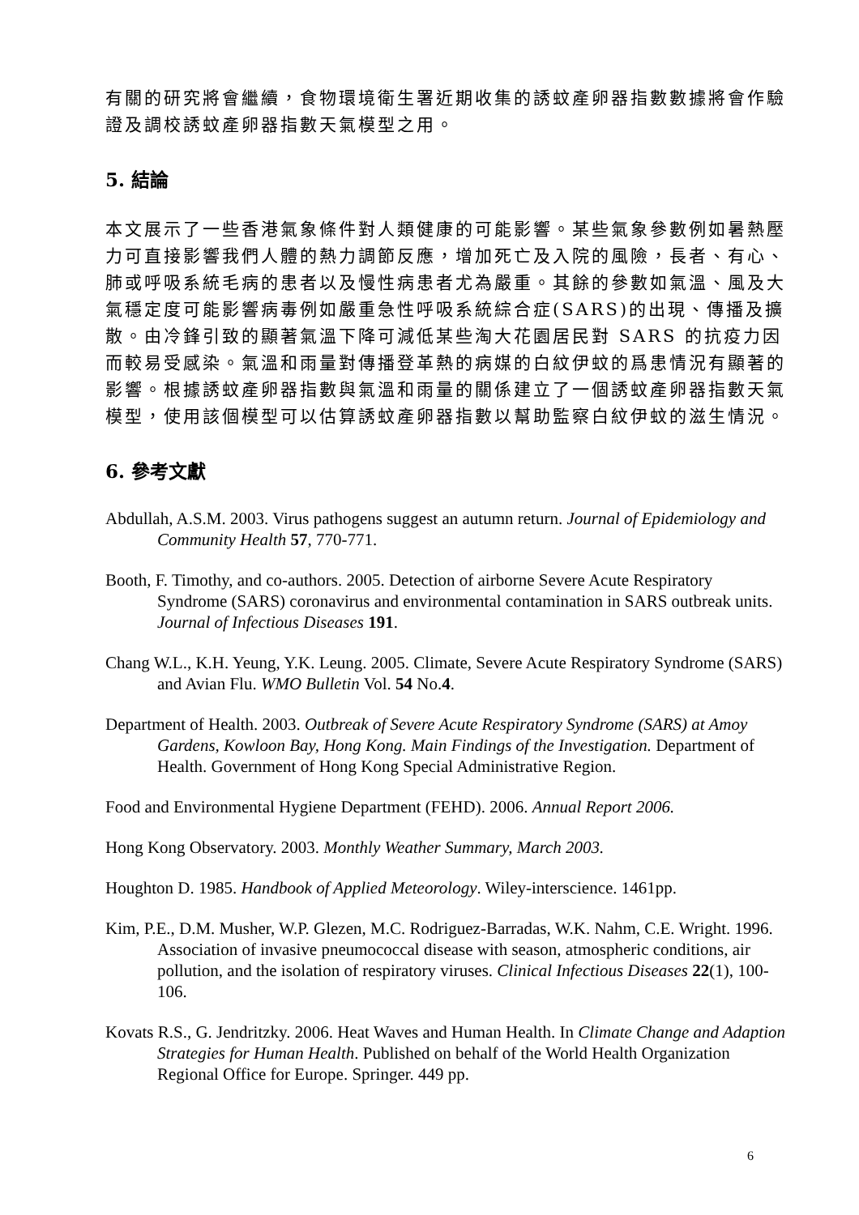有關的研究將會繼續，食物環境衛生署近期收集的誘蚊產卵器指數數據將會作驗證及調校誘蚊產卵器指數天氣模型之用。
5. 結論
本文展示了一些香港氣象條件對人類健康的可能影響。某些氣象參數例如暑熱壓力可直接影響我們人體的熱力調節反應，增加死亡及入院的風險，長者、有心、肺或呼吸系統毛病的患者以及慢性病患者尤為嚴重。其餘的參數如氣溫、風及大氣穩定度可能影響病毒例如嚴重急性呼吸系統綜合症(SARS)的出現、傳播及擴散。由冷鋒引致的顯著氣溫下降可減低某些淘大花園居民對 SARS 的抗疫力因而較易受感染。氣溫和雨量對傳播登革熱的病媒的白紋伊蚊的爲患情況有顯著的影響。根據誘蚊產卵器指數與氣溫和雨量的關係建立了一個誘蚊產卵器指數天氣模型，使用該個模型可以估算誘蚊產卵器指數以幫助監察白紋伊蚊的滋生情況。
6. 參考文獻
Abdullah, A.S.M. 2003. Virus pathogens suggest an autumn return. Journal of Epidemiology and Community Health 57, 770-771.
Booth, F. Timothy, and co-authors. 2005. Detection of airborne Severe Acute Respiratory Syndrome (SARS) coronavirus and environmental contamination in SARS outbreak units. Journal of Infectious Diseases 191.
Chang W.L., K.H. Yeung, Y.K. Leung. 2005. Climate, Severe Acute Respiratory Syndrome (SARS) and Avian Flu. WMO Bulletin Vol. 54 No.4.
Department of Health. 2003. Outbreak of Severe Acute Respiratory Syndrome (SARS) at Amoy Gardens, Kowloon Bay, Hong Kong. Main Findings of the Investigation. Department of Health. Government of Hong Kong Special Administrative Region.
Food and Environmental Hygiene Department (FEHD). 2006. Annual Report 2006.
Hong Kong Observatory. 2003. Monthly Weather Summary, March 2003.
Houghton D. 1985. Handbook of Applied Meteorology. Wiley-interscience. 1461pp.
Kim, P.E., D.M. Musher, W.P. Glezen, M.C. Rodriguez-Barradas, W.K. Nahm, C.E. Wright. 1996. Association of invasive pneumococcal disease with season, atmospheric conditions, air pollution, and the isolation of respiratory viruses. Clinical Infectious Diseases 22(1), 100-106.
Kovats R.S., G. Jendritzky. 2006. Heat Waves and Human Health. In Climate Change and Adaption Strategies for Human Health. Published on behalf of the World Health Organization Regional Office for Europe. Springer. 449 pp.
6